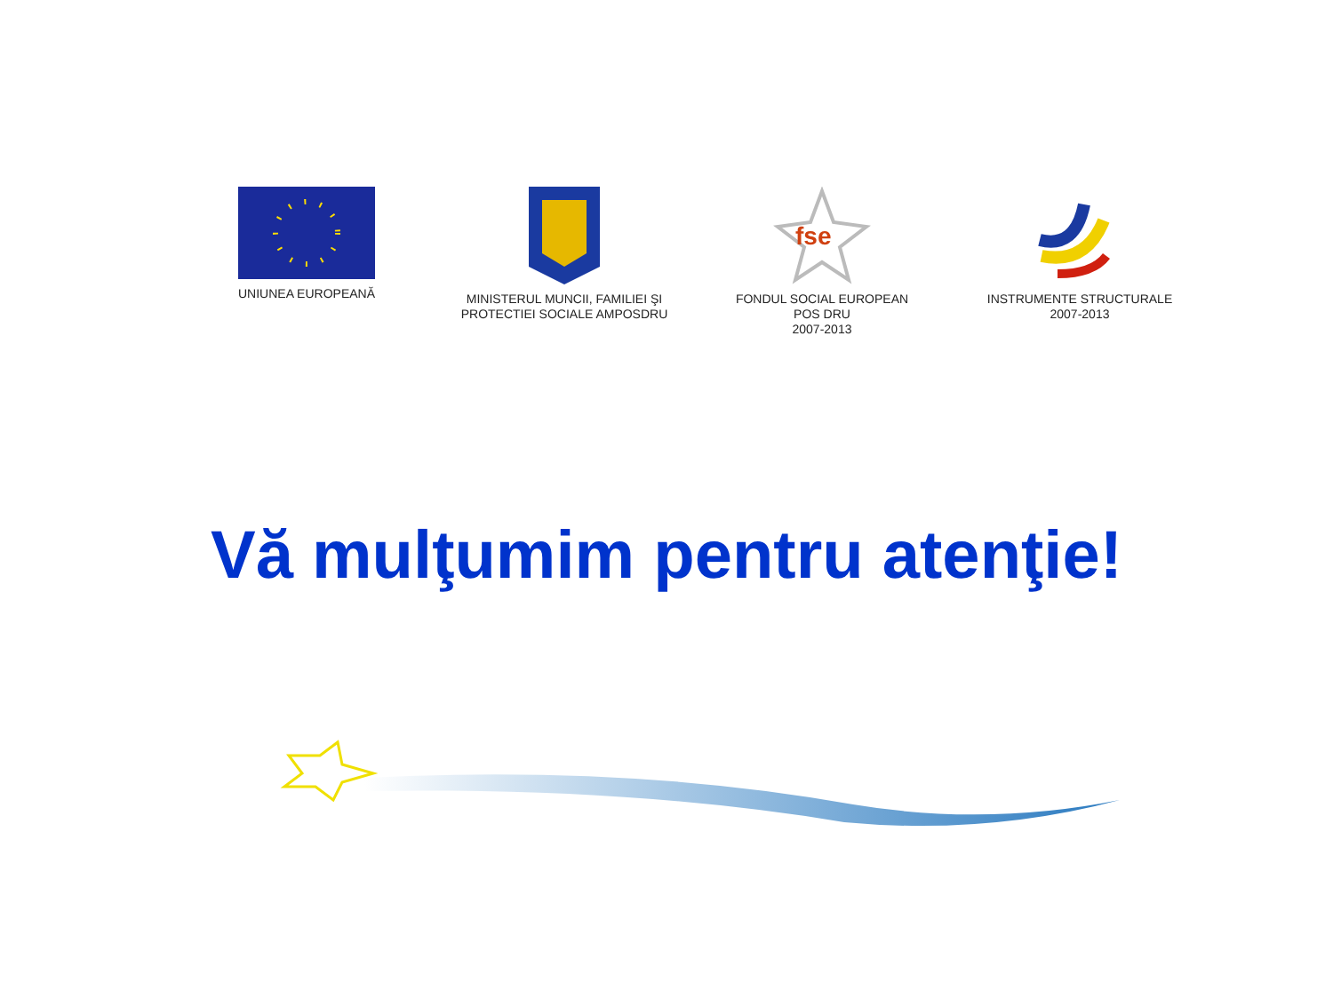UNIUNEA EUROPEANĂ MINISTERUL MUNCII, FAMILIEI ŞI PROTECTIEI SOCIALE AMPOSDRU
fse
FONDUL SOCIAL EUROPEAN
POS DRU
2007-2013
INSTRUMENTE STRUCTURALE
2007-2013
Vă mulţumim pentru atenţie!